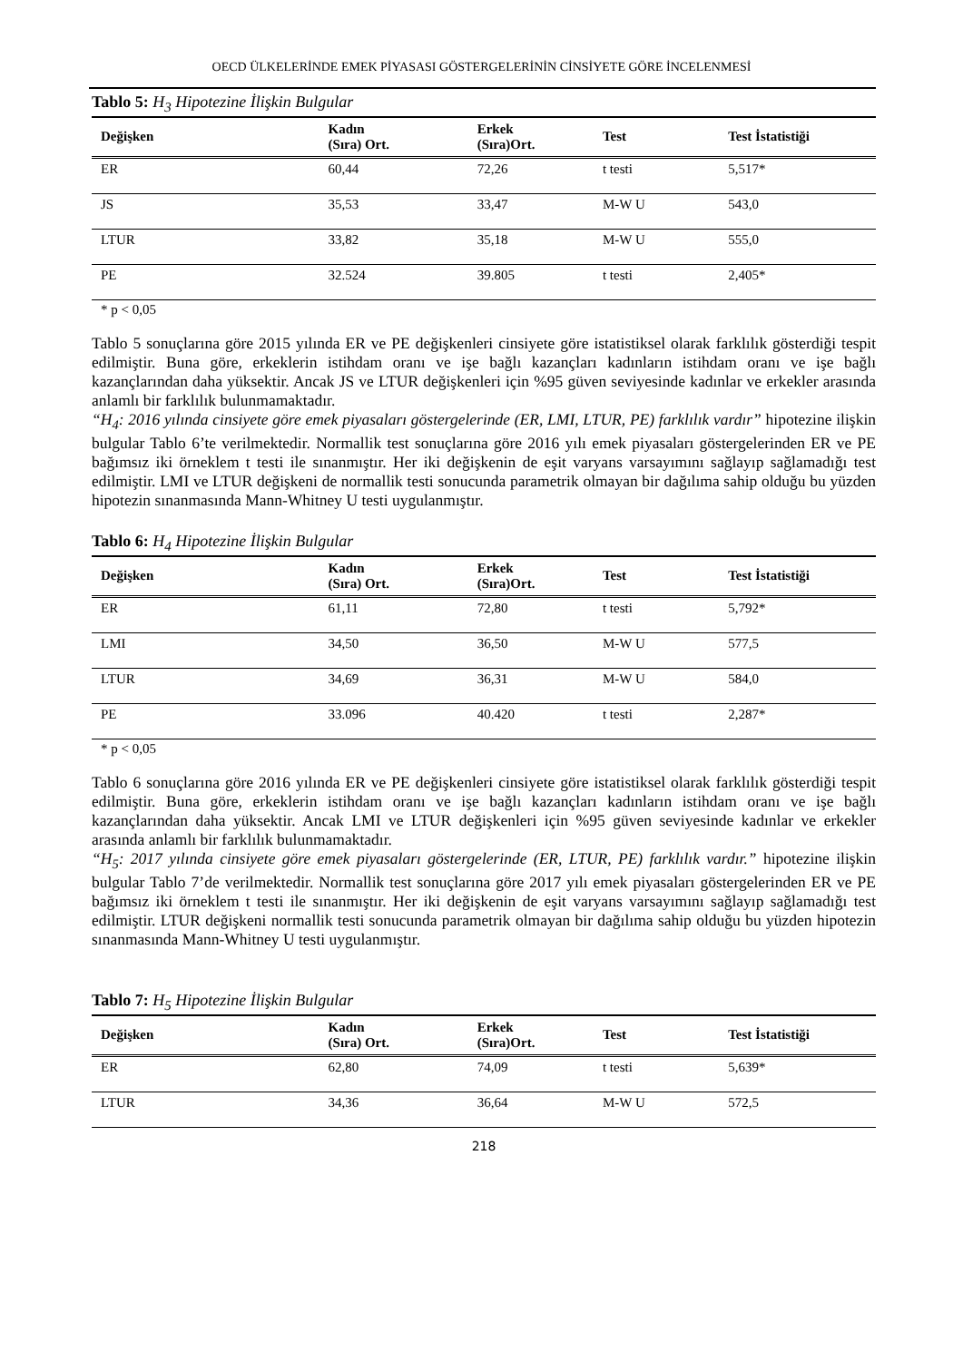OECD ÜLKELERİNDE EMEK PİYASASI GÖSTERGELERİNİN CİNSİYETE GÖRE İNCELENMESİ
Tablo 5: H<sub>3</sub> Hipotezine İlişkin Bulgular
| Değişken | Kadın (Sıra) Ort. | Erkek (Sıra)Ort. | Test | Test İstatistiği |
| --- | --- | --- | --- | --- |
| ER | 60,44 | 72,26 | t testi | 5,517* |
| JS | 35,53 | 33,47 | M-W U | 543,0 |
| LTUR | 33,82 | 35,18 | M-W U | 555,0 |
| PE | 32.524 | 39.805 | t testi | 2,405* |
* p < 0,05
Tablo 5 sonuçlarına göre 2015 yılında ER ve PE değişkenleri cinsiyete göre istatistiksel olarak farklılık gösterdiği tespit edilmiştir. Buna göre, erkeklerin istihdam oranı ve işe bağlı kazançları kadınların istihdam oranı ve işe bağlı kazançlarından daha yüksektir. Ancak JS ve LTUR değişkenleri için %95 güven seviyesinde kadınlar ve erkekler arasında anlamlı bir farklılık bulunmamaktadır.
“H<sub>4</sub>: 2016 yılında cinsiyete göre emek piyasaları göstergelerinde (ER, LMI, LTUR, PE) farklılık vardır” hipotezine ilişkin bulgular Tablo 6’te verilmektedir. Normallik test sonuçlarına göre 2016 yılı emek piyasaları göstergelerinden ER ve PE bağımsız iki örneklem t testi ile sınanmıştır. Her iki değişkenin de eşit varyans varsayımını sağlayıp sağlamadığı test edilmiştir. LMI ve LTUR değişkeni de normallik testi sonucunda parametrik olmayan bir dağılıma sahip olduğu bu yüzden hipotezin sınanmasında Mann-Whitney U testi uygulanmıştır.
Tablo 6: H<sub>4</sub> Hipotezine İlişkin Bulgular
| Değişken | Kadın (Sıra) Ort. | Erkek (Sıra)Ort. | Test | Test İstatistiği |
| --- | --- | --- | --- | --- |
| ER | 61,11 | 72,80 | t testi | 5,792* |
| LMI | 34,50 | 36,50 | M-W U | 577,5 |
| LTUR | 34,69 | 36,31 | M-W U | 584,0 |
| PE | 33.096 | 40.420 | t testi | 2,287* |
* p < 0,05
Tablo 6 sonuçlarına göre 2016 yılında ER ve PE değişkenleri cinsiyete göre istatistiksel olarak farklılık gösterdiği tespit edilmiştir. Buna göre, erkeklerin istihdam oranı ve işe bağlı kazançları kadınların istihdam oranı ve işe bağlı kazançlarından daha yüksektir. Ancak LMI ve LTUR değişkenleri için %95 güven seviyesinde kadınlar ve erkekler arasında anlamlı bir farklılık bulunmamaktadır.
“H<sub>5</sub>: 2017 yılında cinsiyete göre emek piyasaları göstergelerinde (ER, LTUR, PE) farklılık vardır.” hipotezine ilişkin bulgular Tablo 7’de verilmektedir. Normallik test sonuçlarına göre 2017 yılı emek piyasaları göstergelerinden ER ve PE bağımsız iki örneklem t testi ile sınanmıştır. Her iki değişkenin de eşit varyans varsayımını sağlayıp sağlamadığı test edilmiştir. LTUR değişkeni normallik testi sonucunda parametrik olmayan bir dağılıma sahip olduğu bu yüzden hipotezin sınanmasında Mann-Whitney U testi uygulanmıştır.
Tablo 7: H<sub>5</sub> Hipotezine İlişkin Bulgular
| Değişken | Kadın (Sıra) Ort. | Erkek (Sıra)Ort. | Test | Test İstatistiği |
| --- | --- | --- | --- | --- |
| ER | 62,80 | 74,09 | t testi | 5,639* |
| LTUR | 34,36 | 36,64 | M-W U | 572,5 |
218